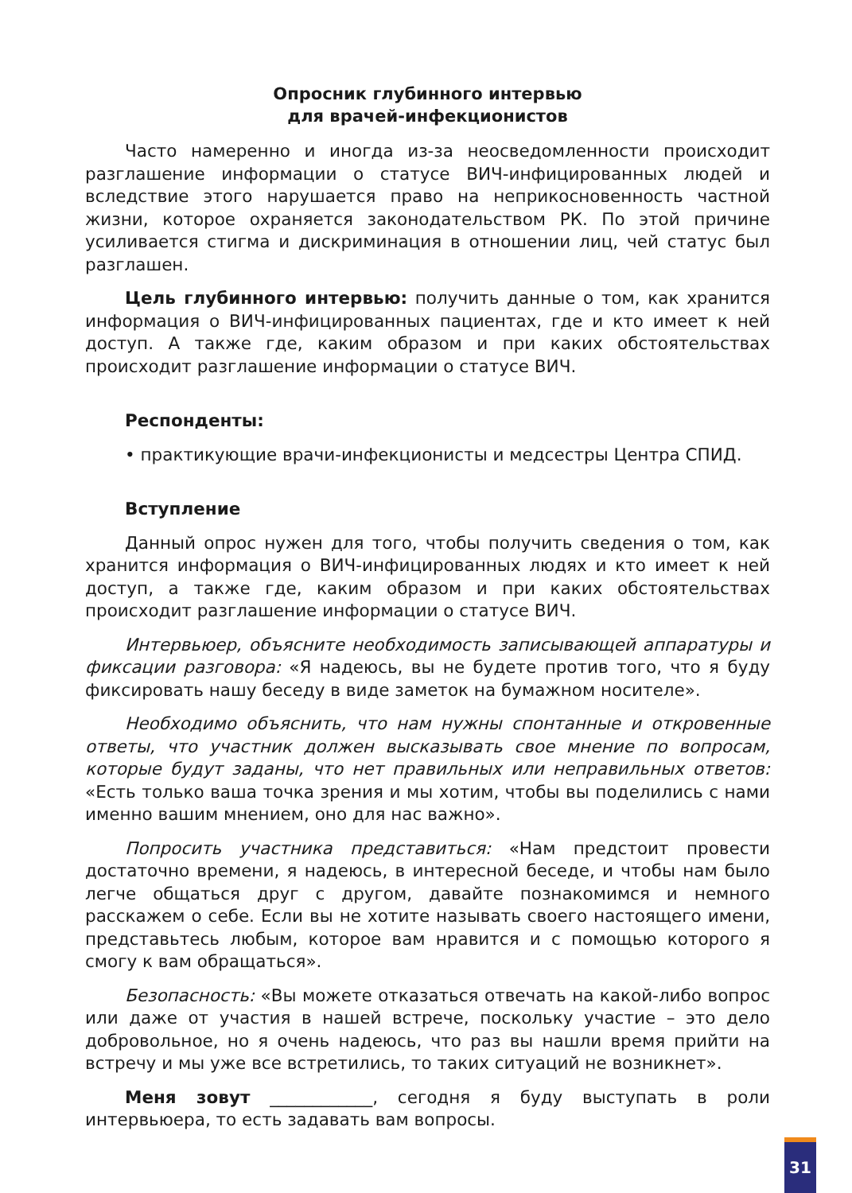Опросник глубинного интервью
для врачей-инфекционистов
Часто намеренно и иногда из-за неосведомленности происходит разглашение информации о статусе ВИЧ-инфицированных людей и вследствие этого нарушается право на неприкосновенность частной жизни, которое охраняется законодательством РК. По этой причине усиливается стигма и дискриминация в отношении лиц, чей статус был разглашен.
Цель глубинного интервью: получить данные о том, как хранится информация о ВИЧ-инфицированных пациентах, где и кто имеет к ней доступ. А также где, каким образом и при каких обстоятельствах происходит разглашение информации о статусе ВИЧ.
Респонденты:
• практикующие врачи-инфекционисты и медсестры Центра СПИД.
Вступление
Данный опрос нужен для того, чтобы получить сведения о том, как хранится информация о ВИЧ-инфицированных людях и кто имеет к ней доступ, а также где, каким образом и при каких обстоятельствах происходит разглашение информации о статусе ВИЧ.
Интервьюер, объясните необходимость записывающей аппаратуры и фиксации разговора: «Я надеюсь, вы не будете против того, что я буду фиксировать нашу беседу в виде заметок на бумажном носителе».
Необходимо объяснить, что нам нужны спонтанные и откровенные ответы, что участник должен высказывать свое мнение по вопросам, которые будут заданы, что нет правильных или неправильных ответов: «Есть только ваша точка зрения и мы хотим, чтобы вы поделились с нами именно вашим мнением, оно для нас важно».
Попросить участника представиться: «Нам предстоит провести достаточно времени, я надеюсь, в интересной беседе, и чтобы нам было легче общаться друг с другом, давайте познакомимся и немного расскажем о себе. Если вы не хотите называть своего настоящего имени, представьтесь любым, которое вам нравится и с помощью которого я смогу к вам обращаться».
Безопасность: «Вы можете отказаться отвечать на какой-либо вопрос или даже от участия в нашей встрече, поскольку участие – это дело добровольное, но я очень надеюсь, что раз вы нашли время прийти на встречу и мы уже все встретились, то таких ситуаций не возникнет».
Меня зовут ____________, сегодня я буду выступать в роли интервьюера, то есть задавать вам вопросы.
31